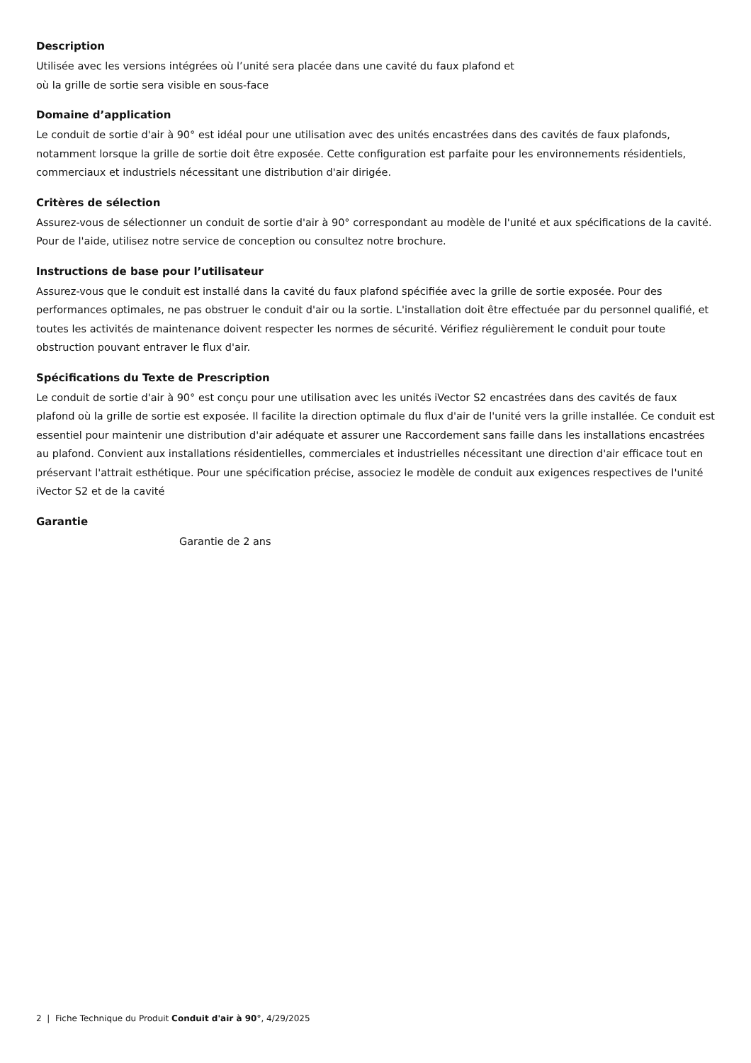Description
Utilisée avec les versions intégrées où l’unité sera placée dans une cavité du faux plafond et
où la grille de sortie sera visible en sous-face
Domaine d’application
Le conduit de sortie d'air à 90° est idéal pour une utilisation avec des unités encastrées dans des cavités de faux plafonds, notamment lorsque la grille de sortie doit être exposée. Cette configuration est parfaite pour les environnements résidentiels, commerciaux et industriels nécessitant une distribution d'air dirigée.
Critères de sélection
Assurez-vous de sélectionner un conduit de sortie d'air à 90° correspondant au modèle de l'unité et aux spécifications de la cavité. Pour de l'aide, utilisez notre service de conception ou consultez notre brochure.
Instructions de base pour l’utilisateur
Assurez-vous que le conduit est installé dans la cavité du faux plafond spécifiée avec la grille de sortie exposée. Pour des performances optimales, ne pas obstruer le conduit d'air ou la sortie. L'installation doit être effectuée par du personnel qualifié, et toutes les activités de maintenance doivent respecter les normes de sécurité. Vérifiez régulièrement le conduit pour toute obstruction pouvant entraver le flux d'air.
Spécifications du Texte de Prescription
Le conduit de sortie d'air à 90° est conçu pour une utilisation avec les unités iVector S2 encastrées dans des cavités de faux plafond où la grille de sortie est exposée. Il facilite la direction optimale du flux d'air de l'unité vers la grille installée. Ce conduit est essentiel pour maintenir une distribution d'air adéquate et assurer une Raccordement sans faille dans les installations encastrées au plafond. Convient aux installations résidentielles, commerciales et industrielles nécessitant une direction d'air efficace tout en préservant l'attrait esthétique. Pour une spécification précise, associez le modèle de conduit aux exigences respectives de l'unité iVector S2 et de la cavité
Garantie
Garantie de 2 ans
2 | Fiche Technique du Produit Conduit d'air à 90°, 4/29/2025